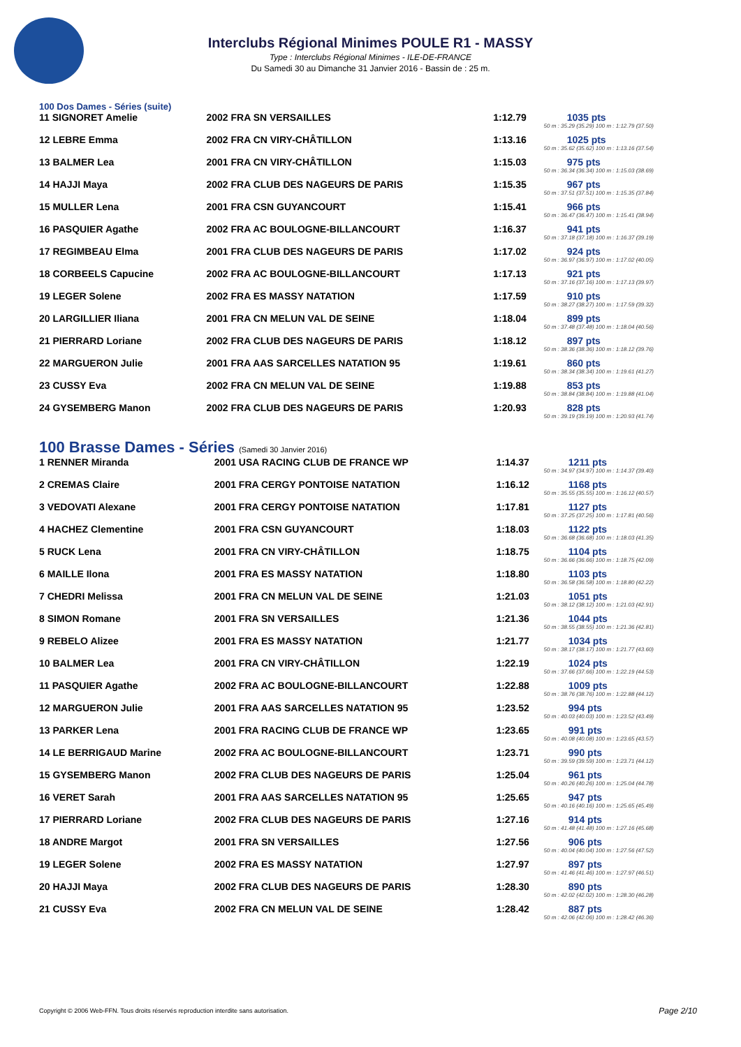Interclubs Régional Minimes POULE R1 - MASSY
Type : Interclubs Régional Minimes - ILE-DE-FRANCE
Du Samedi 30 au Dimanche 31 Janvier 2016 - Bassin de : 25 m.
100 Dos Dames - Séries (suite)
| 11 SIGNORET Amelie | 2002 FRA SN VERSAILLES | 1:12.79 | 1035 pts |
| | | 50 m : 35.29 (35.29) 100 m : 1:12.79 (37.50) | |
| 12 LEBRE Emma | 2002 FRA CN VIRY-CHÂTILLON | 1:13.16 | 1025 pts |
| | | 50 m : 35.62 (35.62) 100 m : 1:13.16 (37.54) | |
| 13 BALMER Lea | 2001 FRA CN VIRY-CHÂTILLON | 1:15.03 | 975 pts |
| | | 50 m : 36.34 (36.34) 100 m : 1:15.03 (38.69) | |
| 14 HAJJI Maya | 2002 FRA CLUB DES NAGEURS DE PARIS | 1:15.35 | 967 pts |
| | | 50 m : 37.51 (37.51) 100 m : 1:15.35 (37.84) | |
| 15 MULLER Lena | 2001 FRA CSN GUYANCOURT | 1:15.41 | 966 pts |
| | | 50 m : 36.47 (36.47) 100 m : 1:15.41 (38.94) | |
| 16 PASQUIER Agathe | 2002 FRA AC BOULOGNE-BILLANCOURT | 1:16.37 | 941 pts |
| | | 50 m : 37.18 (37.18) 100 m : 1:16.37 (39.19) | |
| 17 REGIMBEAU Elma | 2001 FRA CLUB DES NAGEURS DE PARIS | 1:17.02 | 924 pts |
| | | 50 m : 36.97 (36.97) 100 m : 1:17.02 (40.05) | |
| 18 CORBEELS Capucine | 2002 FRA AC BOULOGNE-BILLANCOURT | 1:17.13 | 921 pts |
| | | 50 m : 37.16 (37.16) 100 m : 1:17.13 (39.97) | |
| 19 LEGER Solene | 2002 FRA ES MASSY NATATION | 1:17.59 | 910 pts |
| | | 50 m : 38.27 (38.27) 100 m : 1:17.59 (39.32) | |
| 20 LARGILLIER Iliana | 2001 FRA CN MELUN VAL DE SEINE | 1:18.04 | 899 pts |
| | | 50 m : 37.48 (37.48) 100 m : 1:18.04 (40.56) | |
| 21 PIERRARD Loriane | 2002 FRA CLUB DES NAGEURS DE PARIS | 1:18.12 | 897 pts |
| | | 50 m : 38.36 (38.36) 100 m : 1:18.12 (39.76) | |
| 22 MARGUERON Julie | 2001 FRA AAS SARCELLES NATATION 95 | 1:19.61 | 860 pts |
| | | 50 m : 38.34 (38.34) 100 m : 1:19.61 (41.27) | |
| 23 CUSSY Eva | 2002 FRA CN MELUN VAL DE SEINE | 1:19.88 | 853 pts |
| | | 50 m : 38.84 (38.84) 100 m : 1:19.88 (41.04) | |
| 24 GYSEMBERG Manon | 2002 FRA CLUB DES NAGEURS DE PARIS | 1:20.93 | 828 pts |
| | | 50 m : 39.19 (39.19) 100 m : 1:20.93 (41.74) | |
100 Brasse Dames - Séries (Samedi 30 Janvier 2016)
| 1 RENNER Miranda | 2001 USA RACING CLUB DE FRANCE WP | 1:14.37 | 1211 pts |
| | | 50 m : 34.97 (34.97) 100 m : 1:14.37 (39.40) | |
| 2 CREMAS Claire | 2001 FRA CERGY PONTOISE NATATION | 1:16.12 | 1168 pts |
| | | 50 m : 35.55 (35.55) 100 m : 1:16.12 (40.57) | |
| 3 VEDOVATI Alexane | 2001 FRA CERGY PONTOISE NATATION | 1:17.81 | 1127 pts |
| | | 50 m : 37.25 (37.25) 100 m : 1:17.81 (40.56) | |
| 4 HACHEZ Clementine | 2001 FRA CSN GUYANCOURT | 1:18.03 | 1122 pts |
| | | 50 m : 36.68 (36.68) 100 m : 1:18.03 (41.35) | |
| 5 RUCK Lena | 2001 FRA CN VIRY-CHÂTILLON | 1:18.75 | 1104 pts |
| | | 50 m : 36.66 (36.66) 100 m : 1:18.75 (42.09) | |
| 6 MAILLE Ilona | 2001 FRA ES MASSY NATATION | 1:18.80 | 1103 pts |
| | | 50 m : 36.58 (36.58) 100 m : 1:18.80 (42.22) | |
| 7 CHEDRI Melissa | 2001 FRA CN MELUN VAL DE SEINE | 1:21.03 | 1051 pts |
| | | 50 m : 38.12 (38.12) 100 m : 1:21.03 (42.91) | |
| 8 SIMON Romane | 2001 FRA SN VERSAILLES | 1:21.36 | 1044 pts |
| | | 50 m : 38.55 (38.55) 100 m : 1:21.36 (42.81) | |
| 9 REBELO Alizee | 2001 FRA ES MASSY NATATION | 1:21.77 | 1034 pts |
| | | 50 m : 38.17 (38.17) 100 m : 1:21.77 (43.60) | |
| 10 BALMER Lea | 2001 FRA CN VIRY-CHÂTILLON | 1:22.19 | 1024 pts |
| | | 50 m : 37.66 (37.66) 100 m : 1:22.19 (44.53) | |
| 11 PASQUIER Agathe | 2002 FRA AC BOULOGNE-BILLANCOURT | 1:22.88 | 1009 pts |
| | | 50 m : 38.76 (38.76) 100 m : 1:22.88 (44.12) | |
| 12 MARGUERON Julie | 2001 FRA AAS SARCELLES NATATION 95 | 1:23.52 | 994 pts |
| | | 50 m : 40.03 (40.03) 100 m : 1:23.52 (43.49) | |
| 13 PARKER Lena | 2001 FRA RACING CLUB DE FRANCE WP | 1:23.65 | 991 pts |
| | | 50 m : 40.08 (40.08) 100 m : 1:23.65 (43.57) | |
| 14 LE BERRIGAUD Marine | 2002 FRA AC BOULOGNE-BILLANCOURT | 1:23.71 | 990 pts |
| | | 50 m : 39.59 (39.59) 100 m : 1:23.71 (44.12) | |
| 15 GYSEMBERG Manon | 2002 FRA CLUB DES NAGEURS DE PARIS | 1:25.04 | 961 pts |
| | | 50 m : 40.26 (40.26) 100 m : 1:25.04 (44.78) | |
| 16 VERET Sarah | 2001 FRA AAS SARCELLES NATATION 95 | 1:25.65 | 947 pts |
| | | 50 m : 40.16 (40.16) 100 m : 1:25.65 (45.49) | |
| 17 PIERRARD Loriane | 2002 FRA CLUB DES NAGEURS DE PARIS | 1:27.16 | 914 pts |
| | | 50 m : 41.48 (41.48) 100 m : 1:27.16 (45.68) | |
| 18 ANDRE Margot | 2001 FRA SN VERSAILLES | 1:27.56 | 906 pts |
| | | 50 m : 40.04 (40.04) 100 m : 1:27.56 (47.52) | |
| 19 LEGER Solene | 2002 FRA ES MASSY NATATION | 1:27.97 | 897 pts |
| | | 50 m : 41.46 (41.46) 100 m : 1:27.97 (46.51) | |
| 20 HAJJI Maya | 2002 FRA CLUB DES NAGEURS DE PARIS | 1:28.30 | 890 pts |
| | | 50 m : 42.02 (42.02) 100 m : 1:28.30 (46.28) | |
| 21 CUSSY Eva | 2002 FRA CN MELUN VAL DE SEINE | 1:28.42 | 887 pts |
| | | 50 m : 42.06 (42.06) 100 m : 1:28.42 (46.36) | |
Copyright © 2006 Web-FFN. Tous droits réservés reproduction interdite sans autorisation.
Page 2/10